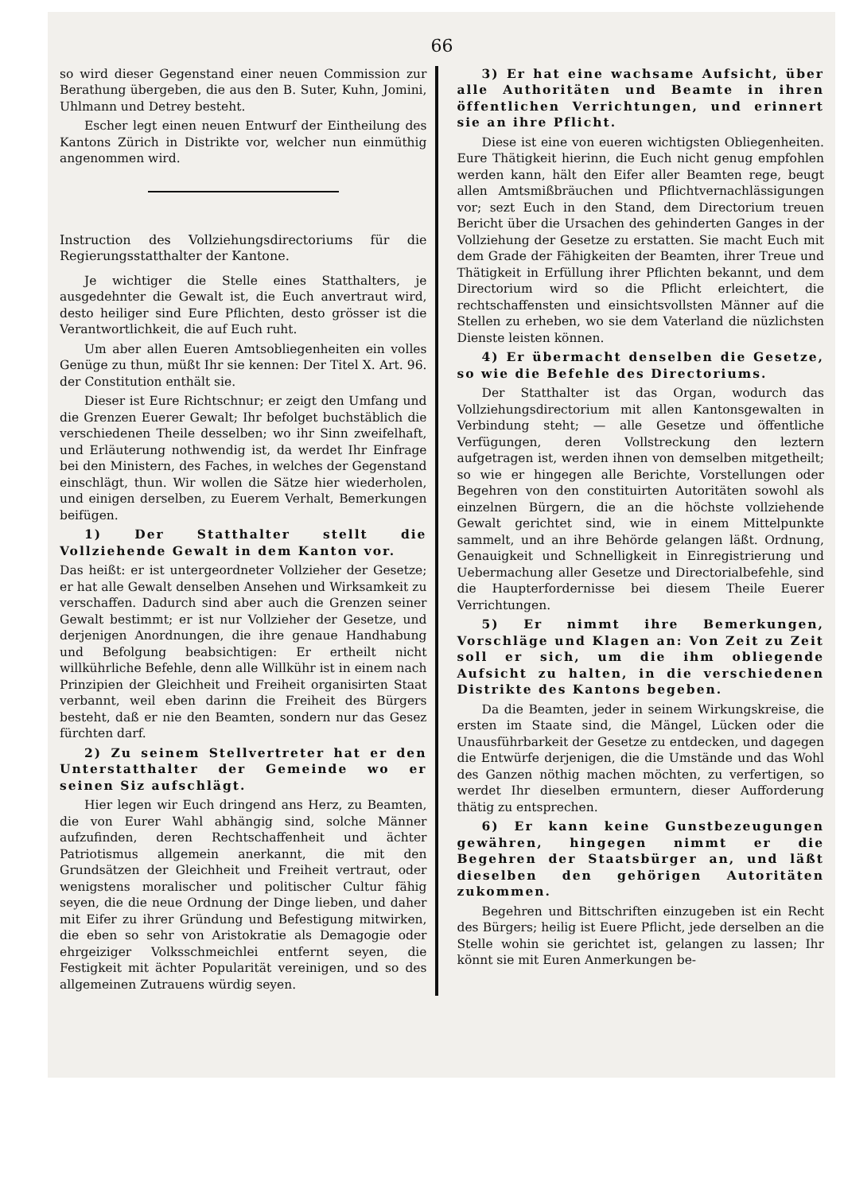66
so wird dieser Gegenstand einer neuen Commission zur Berathung übergeben, die aus den B. Suter, Kuhn, Jomini, Uhlmann und Detrey besteht.
Escher legt einen neuen Entwurf der Eintheilung des Kantons Zürich in Distrikte vor, welcher nun einmüthig angenommen wird.
Instruction des Vollziehungsdirectoriums für die Regierungsstatthalter der Kantone.
Je wichtiger die Stelle eines Statthalters, je ausgedehnter die Gewalt ist, die Euch anvertraut wird, desto heiliger sind Eure Pflichten, desto grösser ist die Verantwortlichkeit, die auf Euch ruht.
Um aber allen Eueren Amtsobliegenheiten ein volles Genüge zu thun, müßt Ihr sie kennen: Der Titel X. Art. 96. der Constitution enthält sie.
Dieser ist Eure Richtschnur; er zeigt den Umfang und die Grenzen Euerer Gewalt; Ihr befolget buchstäblich die verschiedenen Theile desselben; wo ihr Sinn zweifelhaft, und Erläuterung nothwendig ist, da werdet Ihr Einfrage bei den Ministern, des Faches, in welches der Gegenstand einschlägt, thun. Wir wollen die Sätze hier wiederholen, und einigen derselben, zu Euerem Verhalt, Bemerkungen beifügen.
1) Der Statthalter stellt die Vollziehende Gewalt in dem Kanton vor.
Das heißt: er ist untergeordneter Vollzieher der Gesetze; er hat alle Gewalt denselben Ansehen und Wirksamkeit zu verschaffen. Dadurch sind aber auch die Grenzen seiner Gewalt bestimmt; er ist nur Vollzieher der Gesetze, und derjenigen Anordnungen, die ihre genaue Handhabung und Befolgung beabsichtigen: Er ertheilt nicht willkührliche Befehle, denn alle Willkühr ist in einem nach Prinzipien der Gleichheit und Freiheit organisirten Staat verbannt, weil eben darinn die Freiheit des Bürgers besteht, daß er nie den Beamten, sondern nur das Gesez fürchten darf.
2) Zu seinem Stellvertreter hat er den Unterstatthalter der Gemeinde wo er seinen Siz aufschlägt.
Hier legen wir Euch dringend ans Herz, zu Beamten, die von Eurer Wahl abhängig sind, solche Männer aufzufinden, deren Rechtschaffenheit und ächter Patriotismus allgemein anerkannt, die mit den Grundsätzen der Gleichheit und Freiheit vertraut, oder wenigstens moralischer und politischer Cultur fähig seyen, die die neue Ordnung der Dinge lieben, und daher mit Eifer zu ihrer Gründung und Befestigung mitwirken, die eben so sehr von Aristokratie als Demagogie oder ehrgeiziger Volksschmeichlei entfernt seyen, die Festigkeit mit ächter Popularität vereinigen, und so des allgemeinen Zutrauens würdig seyen.
3) Er hat eine wachsame Aufsicht, über alle Authoritäten und Beamte in ihren öffentlichen Verrichtungen, und erinnert sie an ihre Pflicht.
Diese ist eine von eueren wichtigsten Obliegenheiten. Eure Thätigkeit hierinn, die Euch nicht genug empfohlen werden kann, hält den Eifer aller Beamten rege, beugt allen Amtsmißbräuchen und Pflichtvernachlässigungen vor; sezt Euch in den Stand, dem Directorium treuen Bericht über die Ursachen des gehinderten Ganges in der Vollziehung der Gesetze zu erstatten. Sie macht Euch mit dem Grade der Fähigkeiten der Beamten, ihrer Treue und Thätigkeit in Erfüllung ihrer Pflichten bekannt, und dem Directorium wird so die Pflicht erleichtert, die rechtschaffensten und einsichtsvollsten Männer auf die Stellen zu erheben, wo sie dem Vaterland die nüzlichsten Dienste leisten können.
4) Er übermacht denselben die Gesetze, so wie die Befehle des Directoriums.
Der Statthalter ist das Organ, wodurch das Vollziehungsdirectorium mit allen Kantonsgewalten in Verbindung steht; — alle Gesetze und öffentliche Verfügungen, deren Vollstreckung den leztern aufgetragen ist, werden ihnen von demselben mitgetheilt; so wie er hingegen alle Berichte, Vorstellungen oder Begehren von den constituirten Autoritäten sowohl als einzelnen Bürgern, die an die höchste vollziehende Gewalt gerichtet sind, wie in einem Mittelpunkte sammelt, und an ihre Behörde gelangen läßt. Ordnung, Genauigkeit und Schnelligkeit in Einregistrierung und Uebermachung aller Gesetze und Directorialbefehle, sind die Haupterfordernisse bei diesem Theile Euerer Verrichtungen.
5) Er nimmt ihre Bemerkungen, Vorschläge und Klagen an: Von Zeit zu Zeit soll er sich, um die ihm obliegende Aufsicht zu halten, in die verschiedenen Distrikte des Kantons begeben.
Da die Beamten, jeder in seinem Wirkungskreise, die ersten im Staate sind, die Mängel, Lücken oder die Unausführbarkeit der Gesetze zu entdecken, und dagegen die Entwürfe derjenigen, die die Umstände und das Wohl des Ganzen nöthig machen möchten, zu verfertigen, so werdet Ihr dieselben ermuntern, dieser Aufforderung thätig zu entsprechen.
6) Er kann keine Gunstbezeugungen gewähren, hingegen nimmt er die Begehren der Staatsbürger an, und läßt dieselben den gehörigen Autoritäten zukommen.
Begehren und Bittschriften einzugeben ist ein Recht des Bürgers; heilig ist Euere Pflicht, jede derselben an die Stelle wohin sie gerichtet ist, gelangen zu lassen; Ihr könnt sie mit Euren Anmerkungen be-